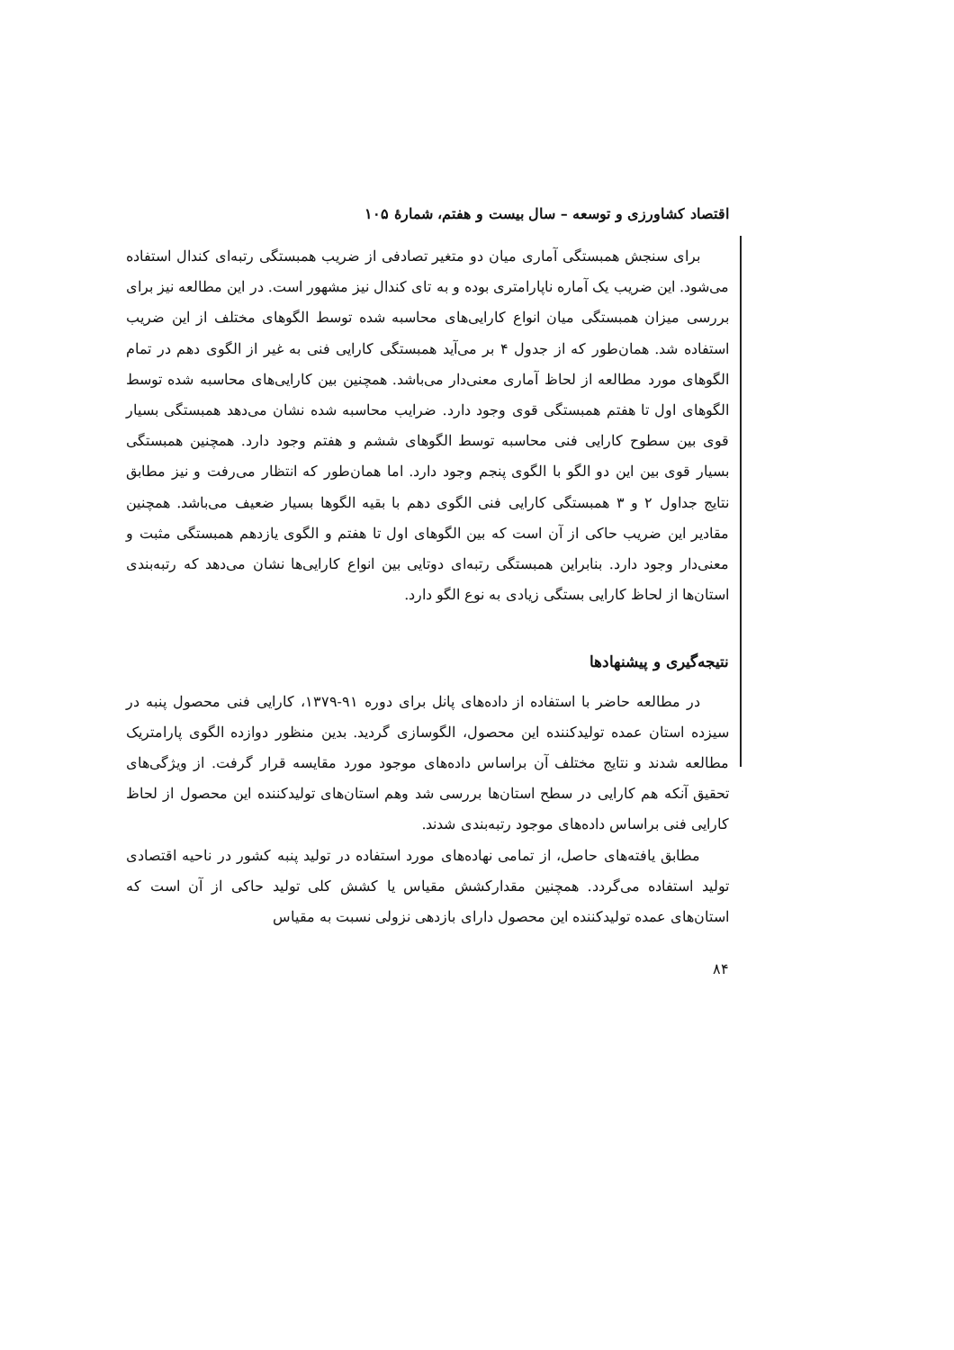اقتصاد کشاورزی و توسعه – سال بیست و هفتم، شمارهٔ ۱۰۵
برای سنجش همبستگی آماری میان دو متغیر تصادفی از ضریب همبستگی رتبه‌ای کندال استفاده می‌شود. این ضریب یک آماره ناپارامتری بوده و به تای کندال نیز مشهور است. در این مطالعه نیز برای بررسی میزان همبستگی میان انواع کارایی‌های محاسبه شده توسط الگوهای مختلف از این ضریب استفاده شد. همان‌طور که از جدول ۴ بر می‌آید همبستگی کارایی فنی به غیر از الگوی دهم در تمام الگوهای مورد مطالعه از لحاظ آماری معنی‌دار می‌باشد. همچنین بین کارایی‌های محاسبه شده توسط الگوهای اول تا هفتم همبستگی قوی وجود دارد. ضرایب محاسبه شده نشان می‌دهد همبستگی بسیار قوی بین سطوح کارایی فنی محاسبه توسط الگوهای ششم و هفتم وجود دارد. همچنین همبستگی بسیار قوی بین این دو الگو با الگوی پنجم وجود دارد. اما همان‌طور که انتظار می‌رفت و نیز مطابق نتایج جداول ۲ و ۳ همبستگی کارایی فنی الگوی دهم با بقیه الگوها بسیار ضعیف می‌باشد. همچنین مقادیر این ضریب حاکی از آن است که بین الگوهای اول تا هفتم و الگوی یازدهم همبستگی مثبت و معنی‌دار وجود دارد. بنابراین همبستگی رتبه‌ای دوتایی بین انواع کارایی‌ها نشان می‌دهد که رتبه‌بندی استان‌ها از لحاظ کارایی بستگی زیادی به نوع الگو دارد.
نتیجه‌گیری و پیشنهادها
در مطالعه حاضر با استفاده از داده‌های پانل برای دوره ۹۱-۱۳۷۹، کارایی فنی محصول پنبه در سیزده استان عمده تولیدکننده این محصول، الگوسازی گردید. بدین منظور دوازده الگوی پارامتریک مطالعه شدند و نتایج مختلف آن براساس داده‌های موجود مورد مقایسه قرار گرفت. از ویژگی‌های تحقیق آنکه هم کارایی در سطح استان‌ها بررسی شد وهم استان‌های تولیدکننده این محصول از لحاظ کارایی فنی براساس داده‌های موجود رتبه‌بندی شدند.
مطابق یافته‌های حاصل، از تمامی نهاده‌های مورد استفاده در تولید پنبه کشور در ناحیه اقتصادی تولید استفاده می‌گردد. همچنین مقدارکشش مقیاس یا کشش کلی تولید حاکی از آن است که استان‌های عمده تولیدکننده این محصول دارای بازدهی نزولی نسبت به مقیاس
۸۴